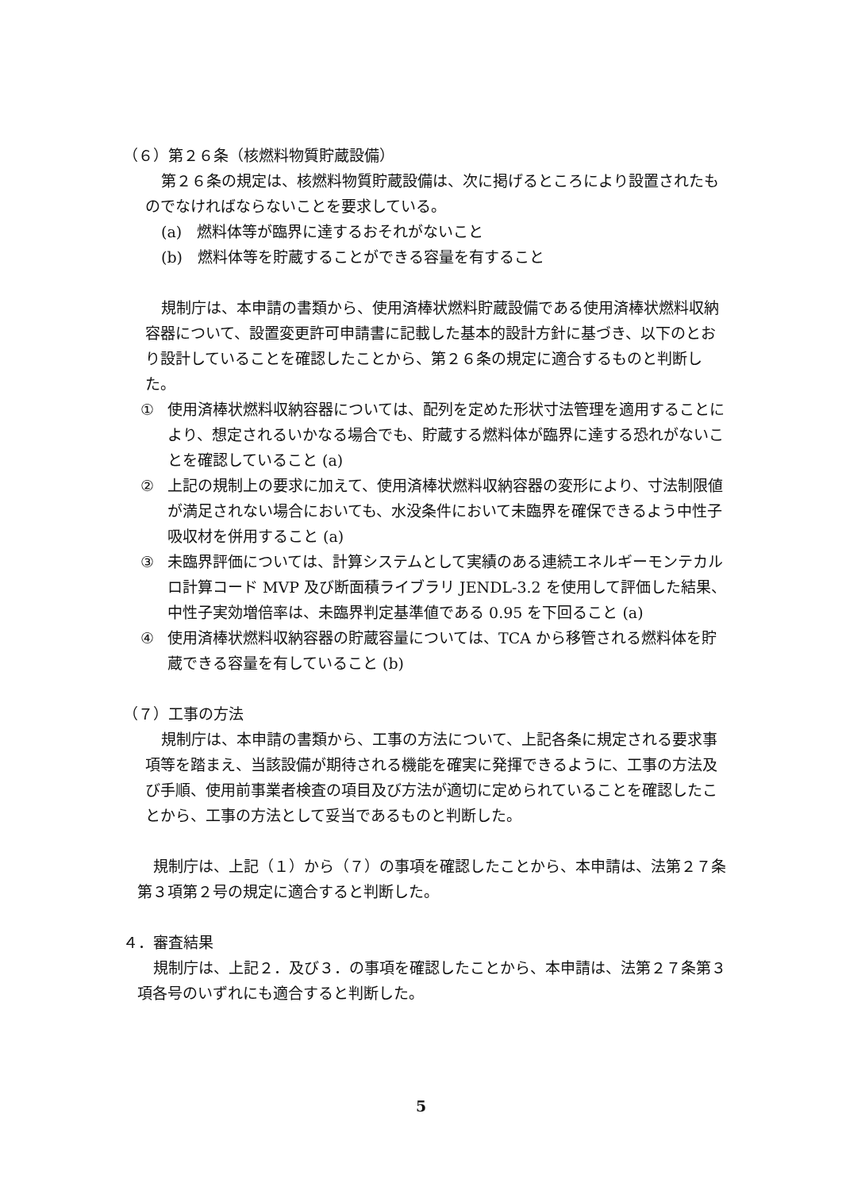（６）第２６条（核燃料物質貯蔵設備）
第２６条の規定は、核燃料物質貯蔵設備は、次に掲げるところにより設置されたものでなければならないことを要求している。
(a)　燃料体等が臨界に達するおそれがないこと
(b)　燃料体等を貯蔵することができる容量を有すること
規制庁は、本申請の書類から、使用済棒状燃料貯蔵設備である使用済棒状燃料収納容器について、設置変更許可申請書に記載した基本的設計方針に基づき、以下のとおり設計していることを確認したことから、第２６条の規定に適合するものと判断した。
① 使用済棒状燃料収納容器については、配列を定めた形状寸法管理を適用することにより、想定されるいかなる場合でも、貯蔵する燃料体が臨界に達する恐れがないことを確認していること (a)
② 上記の規制上の要求に加えて、使用済棒状燃料収納容器の変形により、寸法制限値が満足されない場合においても、水没条件において未臨界を確保できるよう中性子吸収材を併用すること (a)
③ 未臨界評価については、計算システムとして実績のある連続エネルギーモンテカルロ計算コード MVP 及び断面積ライブラリ JENDL-3.2 を使用して評価した結果、中性子実効増倍率は、未臨界判定基準値である 0.95 を下回ること (a)
④ 使用済棒状燃料収納容器の貯蔵容量については、TCA から移管される燃料体を貯蔵できる容量を有していること (b)
（７）工事の方法
規制庁は、本申請の書類から、工事の方法について、上記各条に規定される要求事項等を踏まえ、当該設備が期待される機能を確実に発揮できるように、工事の方法及び手順、使用前事業者検査の項目及び方法が適切に定められていることを確認したことから、工事の方法として妥当であるものと判断した。
規制庁は、上記（１）から（７）の事項を確認したことから、本申請は、法第２７条第３項第２号の規定に適合すると判断した。
４．審査結果
規制庁は、上記２．及び３．の事項を確認したことから、本申請は、法第２７条第３項各号のいずれにも適合すると判断した。
5